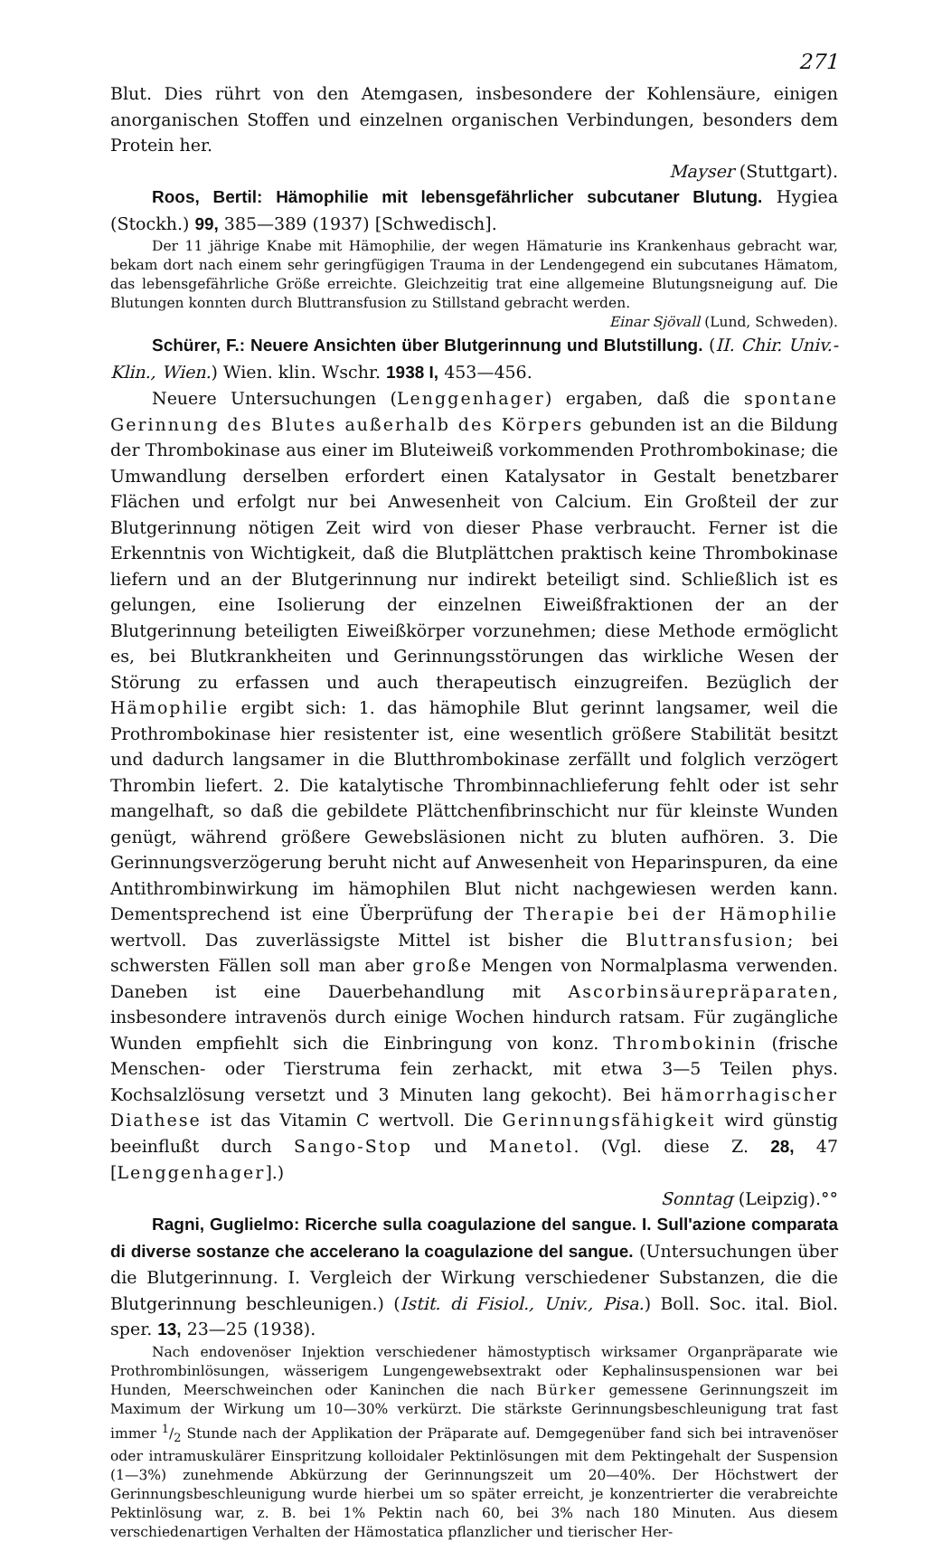271
Blut. Dies rührt von den Atemgasen, insbesondere der Kohlensäure, einigen anorganischen Stoffen und einzelnen organischen Verbindungen, besonders dem Protein her.
Mayser (Stuttgart).
Roos, Bertil: Hämophilie mit lebensgefährlicher subcutaner Blutung. Hygiea (Stockh.) 99, 385—389 (1937) [Schwedisch].
Der 11 jährige Knabe mit Hämophilie, der wegen Hämaturie ins Krankenhaus gebracht war, bekam dort nach einem sehr geringfügigen Trauma in der Lendengegend ein subcutanes Hämatom, das lebensgefährliche Größe erreichte. Gleichzeitig trat eine allgemeine Blutungsneigung auf. Die Blutungen konnten durch Bluttransfusion zu Stillstand gebracht werden.
Einar Sjövall (Lund, Schweden).
Schürer, F.: Neuere Ansichten über Blutgerinnung und Blutstillung. (II. Chir. Univ.-Klin., Wien.) Wien. klin. Wschr. 1938 I, 453—456.
Neuere Untersuchungen (Lenggenhager) ergaben, daß die spontane Gerinnung des Blutes außerhalb des Körpers gebunden ist an die Bildung der Thrombokinase aus einer im Bluteiweiß vorkommenden Prothrombokinase; die Umwandlung derselben erfordert einen Katalysator in Gestalt benetzbarer Flächen und erfolgt nur bei Anwesenheit von Calcium. Ein Großteil der zur Blutgerinnung nötigen Zeit wird von dieser Phase verbraucht. Ferner ist die Erkenntnis von Wichtigkeit, daß die Blutplättchen praktisch keine Thrombokinase liefern und an der Blutgerinnung nur indirekt beteiligt sind. Schließlich ist es gelungen, eine Isolierung der einzelnen Eiweißfraktionen der an der Blutgerinnung beteiligten Eiweißkörper vorzunehmen; diese Methode ermöglicht es, bei Blutkrankheiten und Gerinnungsstörungen das wirkliche Wesen der Störung zu erfassen und auch therapeutisch einzugreifen. Bezüglich der Hämophilie ergibt sich: 1. das hämophile Blut gerinnt langsamer, weil die Prothrombokinase hier resistenter ist, eine wesentlich größere Stabilität besitzt und dadurch langsamer in die Blutthrombokinase zerfällt und folglich verzögert Thrombin liefert. 2. Die katalytische Thrombinnachlieferung fehlt oder ist sehr mangelhaft, so daß die gebildete Plättchenfibrinschicht nur für kleinste Wunden genügt, während größere Gewebsläsionen nicht zu bluten aufhören. 3. Die Gerinnungsverzögerung beruht nicht auf Anwesenheit von Heparinspuren, da eine Antithrombinwirkung im hämophilen Blut nicht nachgewiesen werden kann. Dementsprechend ist eine Überprüfung der Therapie bei der Hämophilie wertvoll. Das zuverlässigste Mittel ist bisher die Bluttransfusion; bei schwersten Fällen soll man aber große Mengen von Normalplasma verwenden. Daneben ist eine Dauerbehandlung mit Ascorbinsäurepräparaten, insbesondere intravenös durch einige Wochen hindurch ratsam. Für zugängliche Wunden empfiehlt sich die Einbringung von konz. Thrombokinin (frische Menschen- oder Tierstruma fein zerhackt, mit etwa 3—5 Teilen phys. Kochsalzlösung versetzt und 3 Minuten lang gekocht). Bei hämorrhagischer Diathese ist das Vitamin C wertvoll. Die Gerinnungsfähigkeit wird günstig beeinflußt durch Sango-Stop und Manetol. (Vgl. diese Z. 28, 47 [Lenggenhager].)
Sonntag (Leipzig).°°
Ragni, Guglielmo: Ricerche sulla coagulazione del sangue. I. Sull'azione comparata di diverse sostanze che accelerano la coagulazione del sangue. (Untersuchungen über die Blutgerinnung. I. Vergleich der Wirkung verschiedener Substanzen, die die Blutgerinnung beschleunigen.) (Istit. di Fisiol., Univ., Pisa.) Boll. Soc. ital. Biol. sper. 13, 23—25 (1938).
Nach endovenöser Injektion verschiedener hämostyptisch wirksamer Organpräparate wie Prothrombinlösungen, wässerigem Lungengewebsextrakt oder Kephalinsuspensionen war bei Hunden, Meerschweinchen oder Kaninchen die nach Bürker gemessene Gerinnungszeit im Maximum der Wirkung um 10—30% verkürzt. Die stärkste Gerinnungsbeschleunigung trat fast immer 1/2 Stunde nach der Applikation der Präparate auf. Demgegenüber fand sich bei intravenöser oder intramuskulärer Einspritzung kolloidaler Pektinlösungen mit dem Pektingehalt der Suspension (1—3%) zunehmende Abkürzung der Gerinnungszeit um 20—40%. Der Höchstwert der Gerinnungsbeschleunigung wurde hierbei um so später erreicht, je konzentrierter die verabreichte Pektinlösung war, z. B. bei 1% Pektin nach 60, bei 3% nach 180 Minuten. Aus diesem verschiedenartigen Verhalten der Hämostatica pflanzlicher und tierischer Her-